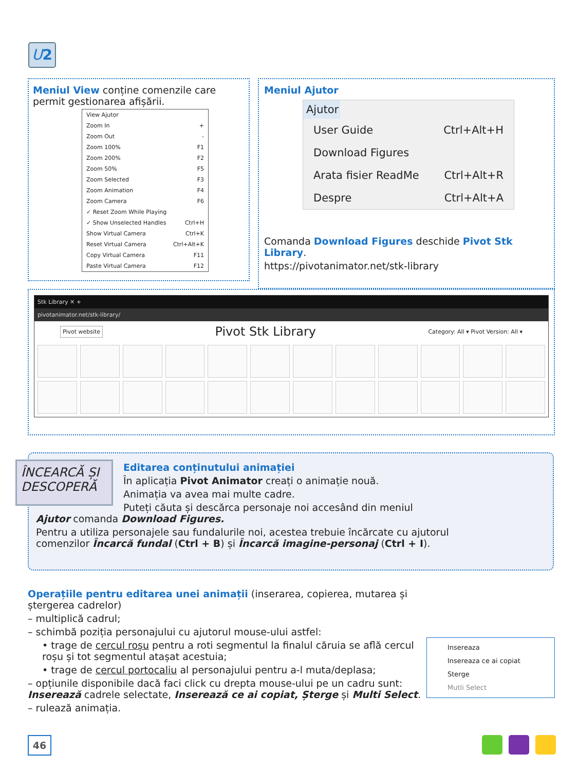U 2
Meniul View conține comenzile care permit gestionarea afișării.
View Ajutor
Zoom In +
Zoom Out -
Zoom 100% F1
Zoom 200% F2
Zoom 50% F5
Zoom Selected F3
Zoom Animation F4
Zoom Camera F6
✓ Reset Zoom While Playing
✓ Show Unselected Handles Ctrl+H
Show Virtual Camera Ctrl+K
Reset Virtual Camera Ctrl+Alt+K
Copy Virtual Camera F11
Paste Virtual Camera F12
Meniul Ajutor
Ajutor
User Guide Ctrl+Alt+H
Download Figures
Arata fisier ReadMe Ctrl+Alt+R
Despre Ctrl+Alt+A
Comanda Download Figures deschide Pivot Stk Library.
https://pivotanimator.net/stk-library
Stk Library ✕ +
pivotanimator.net/stk-library/
Pivot website Pivot Stk Library Category: All ▾ Pivot Version: All ▾
ÎNCEARCĂ ȘI DESCOPERĂ
Editarea conținutului animației
În aplicația Pivot Animator creați o animație nouă.
Animația va avea mai multe cadre.
Puteți căuta și descărca personaje noi accesând din meniul Ajutor comanda Download Figures.
Pentru a utiliza personajele sau fundalurile noi, acestea trebuie încărcate cu ajutorul comenzilor Încarcă fundal (Ctrl + B) și Încarcă imagine-personaj (Ctrl + I).
Insereaza
Insereaza ce ai copiat
Sterge
Mutli Select
Operațiile pentru editarea unei animații (inserarea, copierea, mutarea și ștergerea cadrelor)
– multiplică cadrul;
– schimbă poziția personajului cu ajutorul mouse-ului astfel:
• trage de cercul roșu pentru a roti segmentul la finalul căruia se află cercul roșu și tot segmentul atașat acestuia;
• trage de cercul portocaliu al personajului pentru a-l muta/deplasa;
– opțiunile disponibile dacă faci click cu drepta mouse-ului pe un cadru sunt: Inserează cadrele selectate, Inserează ce ai copiat, Șterge și Multi Select.
– rulează animația.
46